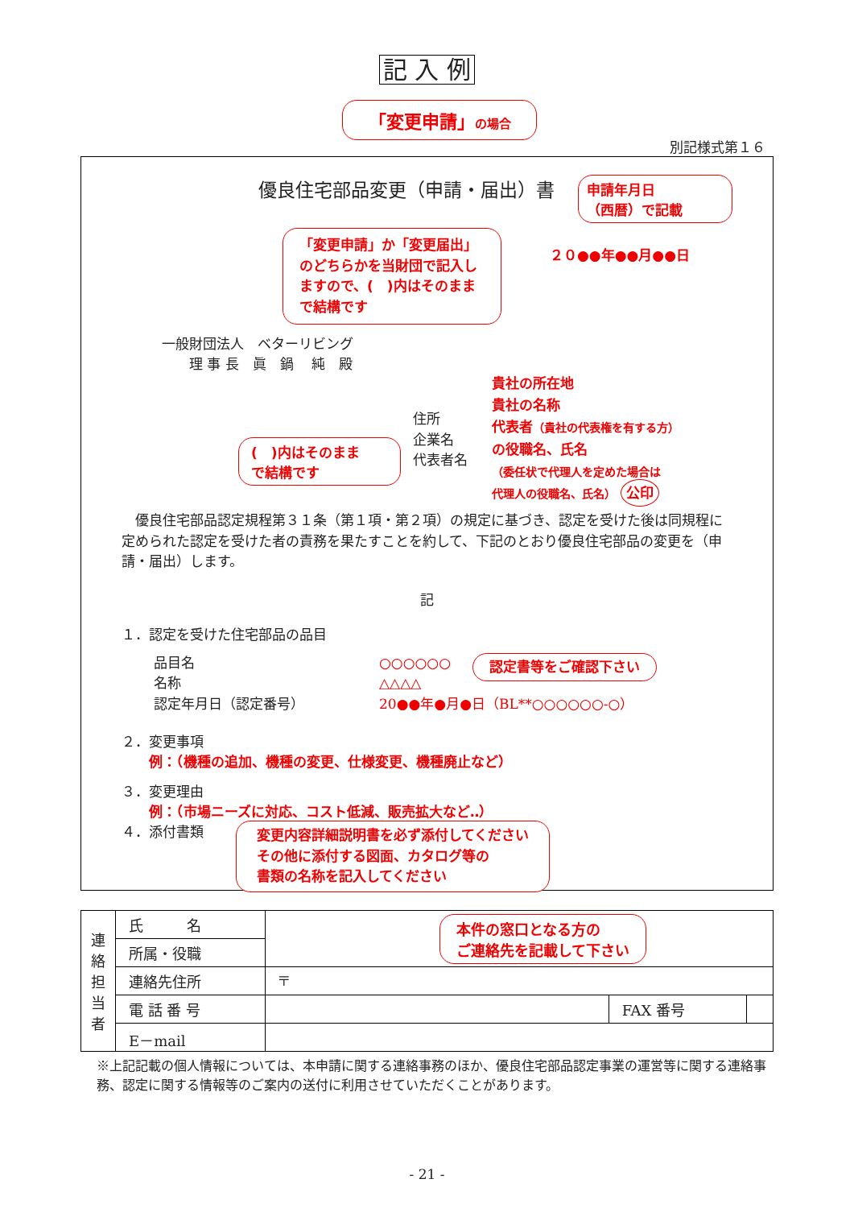記 入 例
「変更申請」の場合
別記様式第１６
優良住宅部品変更（申請・届出）書
申請年月日
（西暦）で記載
「変更申請」か「変更届出」のどちらかを当財団で記入しますので、(　)内はそのままで結構です
２０●●年●●月●●日
一般財団法人　ベターリビング
　　理 事 長　眞　鍋　 純　殿
(　)内はそのまま
で結構です
住所
企業名
代表者名
貴社の所在地
貴社の名称
代表者（貴社の代表権を有する方）
の役職名、氏名
（委任状で代理人を定めた場合は
代理人の役職名、氏名） 公印
　優良住宅部品認定規程第３１条（第１項・第２項）の規定に基づき、認定を受けた後は同規程に定められた認定を受けた者の責務を果たすことを約して、下記のとおり優良住宅部品の変更を（申請・届出）します。
記
１．認定を受けた住宅部品の品目
品目名
名称
認定年月日（認定番号）
○○○○○○
△△△△
20●●年●月●日（BL**○○○○○○-○）
認定書等をご確認下さい
２．変更事項
　　例：（機種の追加、機種の変更、仕様変更、機種廃止など）
３．変更理由
　　例：（市場ニーズに対応、コスト低減、販売拡大など‥）
４．添付書類
変更内容詳細説明書を必ず添付してください
その他に添付する図面、カタログ等の
書類の名称を記入してください
| 連絡担当者 | 氏 名 | 本件の窓口となる方の ご連絡先を記載して下さい | | |
| | 所属・役職 | | | |
| | 連絡先住所 | 〒 | | |
| | 電 話 番 号 | | FAX 番号 | |
| | E－mail | | | |
※上記記載の個人情報については、本申請に関する連絡事務のほか、優良住宅部品認定事業の運営等に関する連絡事務、認定に関する情報等のご案内の送付に利用させていただくことがあります。
- 21 -